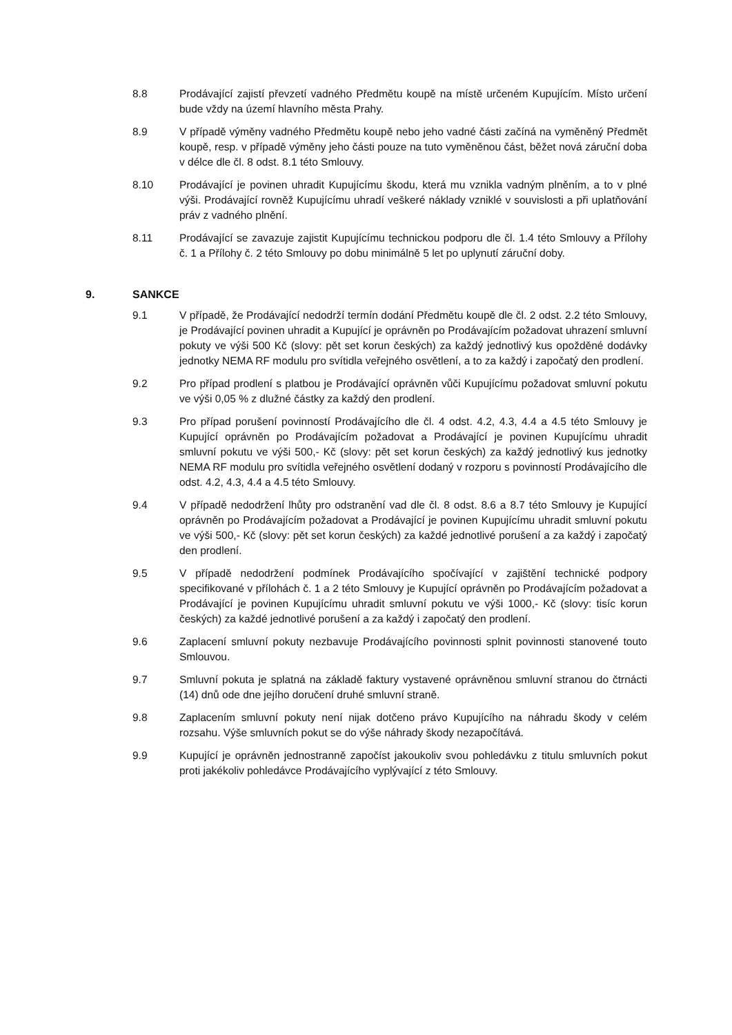8.8 Prodávající zajistí převzetí vadného Předmětu koupě na místě určeném Kupujícím. Místo určení bude vždy na území hlavního města Prahy.
8.9 V případě výměny vadného Předmětu koupě nebo jeho vadné části začíná na vyměněný Předmět koupě, resp. v případě výměny jeho části pouze na tuto vyměněnou část, běžet nová záruční doba v délce dle čl. 8 odst. 8.1 této Smlouvy.
8.10 Prodávající je povinen uhradit Kupujícímu škodu, která mu vznikla vadným plněním, a to v plné výši. Prodávající rovněž Kupujícímu uhradí veškeré náklady vzniklé v souvislosti a při uplatňování práv z vadného plnění.
8.11 Prodávající se zavazuje zajistit Kupujícímu technickou podporu dle čl. 1.4 této Smlouvy a Přílohy č. 1 a Přílohy č. 2 této Smlouvy po dobu minimálně 5 let po uplynutí záruční doby.
9. SANKCE
9.1 V případě, že Prodávající nedodrží termín dodání Předmětu koupě dle čl. 2 odst. 2.2 této Smlouvy, je Prodávající povinen uhradit a Kupující je oprávněn po Prodávajícím požadovat uhrazení smluvní pokuty ve výši 500 Kč (slovy: pět set korun českých) za každý jednotlivý kus opožděné dodávky jednotky NEMA RF modulu pro svítidla veřejného osvětlení, a to za každý i započatý den prodlení.
9.2 Pro případ prodlení s platbou je Prodávající oprávněn vůči Kupujícímu požadovat smluvní pokutu ve výši 0,05 % z dlužné částky za každý den prodlení.
9.3 Pro případ porušení povinností Prodávajícího dle čl. 4 odst. 4.2, 4.3, 4.4 a 4.5 této Smlouvy je Kupující oprávněn po Prodávajícím požadovat a Prodávající je povinen Kupujícímu uhradit smluvní pokutu ve výši 500,- Kč (slovy: pět set korun českých) za každý jednotlivý kus jednotky NEMA RF modulu pro svítidla veřejného osvětlení dodaný v rozporu s povinností Prodávajícího dle odst. 4.2, 4.3, 4.4 a 4.5 této Smlouvy.
9.4 V případě nedodržení lhůty pro odstranění vad dle čl. 8 odst. 8.6 a 8.7 této Smlouvy je Kupující oprávněn po Prodávajícím požadovat a Prodávající je povinen Kupujícímu uhradit smluvní pokutu ve výši 500,- Kč (slovy: pět set korun českých) za každé jednotlivé porušení a za každý i započatý den prodlení.
9.5 V případě nedodržení podmínek Prodávajícího spočívající v zajištění technické podpory specifikované v přílohách č. 1 a 2 této Smlouvy je Kupující oprávněn po Prodávajícím požadovat a Prodávající je povinen Kupujícímu uhradit smluvní pokutu ve výši 1000,- Kč (slovy: tisíc korun českých) za každé jednotlivé porušení a za každý i započatý den prodlení.
9.6 Zaplacení smluvní pokuty nezbavuje Prodávajícího povinnosti splnit povinnosti stanovené touto Smlouvou.
9.7 Smluvní pokuta je splatná na základě faktury vystavené oprávněnou smluvní stranou do čtrnácti (14) dnů ode dne jejího doručení druhé smluvní straně.
9.8 Zaplacením smluvní pokuty není nijak dotčeno právo Kupujícího na náhradu škody v celém rozsahu. Výše smluvních pokut se do výše náhrady škody nezapočítává.
9.9 Kupující je oprávněn jednostranně započíst jakoukoliv svou pohledávku z titulu smluvních pokut proti jakékoliv pohledávce Prodávajícího vyplývající z této Smlouvy.